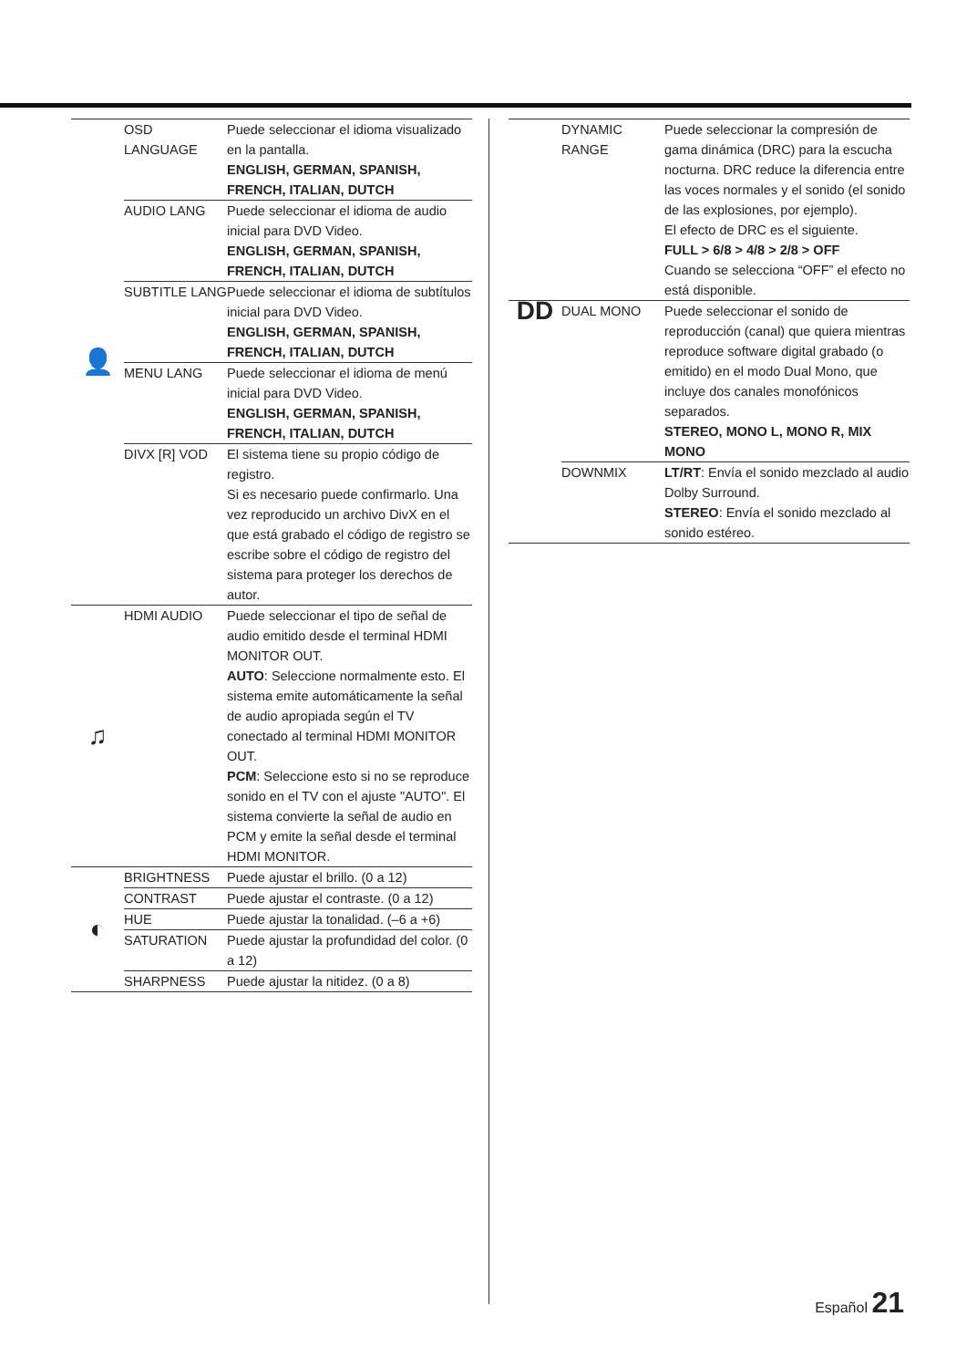| 👤 | OSD LANGUAGE | Puede seleccionar el idioma visualizado en la pantalla. ENGLISH, GERMAN, SPANISH, FRENCH, ITALIAN, DUTCH |
| | AUDIO LANG | Puede seleccionar el idioma de audio inicial para DVD Video. ENGLISH, GERMAN, SPANISH, FRENCH, ITALIAN, DUTCH |
| | SUBTITLE LANG | Puede seleccionar el idioma de subtítulos inicial para DVD Video. ENGLISH, GERMAN, SPANISH, FRENCH, ITALIAN, DUTCH |
| | MENU LANG | Puede seleccionar el idioma de menú inicial para DVD Video. ENGLISH, GERMAN, SPANISH, FRENCH, ITALIAN, DUTCH |
| | DIVX [R] VOD | El sistema tiene su propio código de registro. Si es necesario puede confirmarlo. Una vez reproducido un archivo DivX en el que está grabado el código de registro se escribe sobre el código de registro del sistema para proteger los derechos de autor. |
| ♫ | HDMI AUDIO | Puede seleccionar el tipo de señal de audio emitido desde el terminal HDMI MONITOR OUT. AUTO : Seleccione normalmente esto. El sistema emite automáticamente la señal de audio apropiada según el TV conectado al terminal HDMI MONITOR OUT. PCM : Seleccione esto si no se reproduce sonido en el TV con el ajuste "AUTO". El sistema convierte la señal de audio en PCM y emite la señal desde el terminal HDMI MONITOR. |
| ◐ | BRIGHTNESS | Puede ajustar el brillo. (0 a 12) |
| | CONTRAST | Puede ajustar el contraste. (0 a 12) |
| | HUE | Puede ajustar la tonalidad. (–6 a +6) |
| | SATURATION | Puede ajustar la profundidad del color. (0 a 12) |
| | SHARPNESS | Puede ajustar la nitidez. (0 a 8) |
| | DYNAMIC RANGE | Puede seleccionar la compresión de gama dinámica (DRC) para la escucha nocturna. DRC reduce la diferencia entre las voces normales y el sonido (el sonido de las explosiones, por ejemplo). El efecto de DRC es el siguiente. FULL > 6/8 > 4/8 > 2/8 > OFF Cuando se selecciona “OFF” el efecto no está disponible. |
| DD | DUAL MONO | Puede seleccionar el sonido de reproducción (canal) que quiera mientras reproduce software digital grabado (o emitido) en el modo Dual Mono, que incluye dos canales monofónicos separados. STEREO, MONO L, MONO R, MIX MONO |
| | DOWNMIX | LT/RT : Envía el sonido mezclado al audio Dolby Surround. STEREO : Envía el sonido mezclado al sonido estéreo. |
Español 21